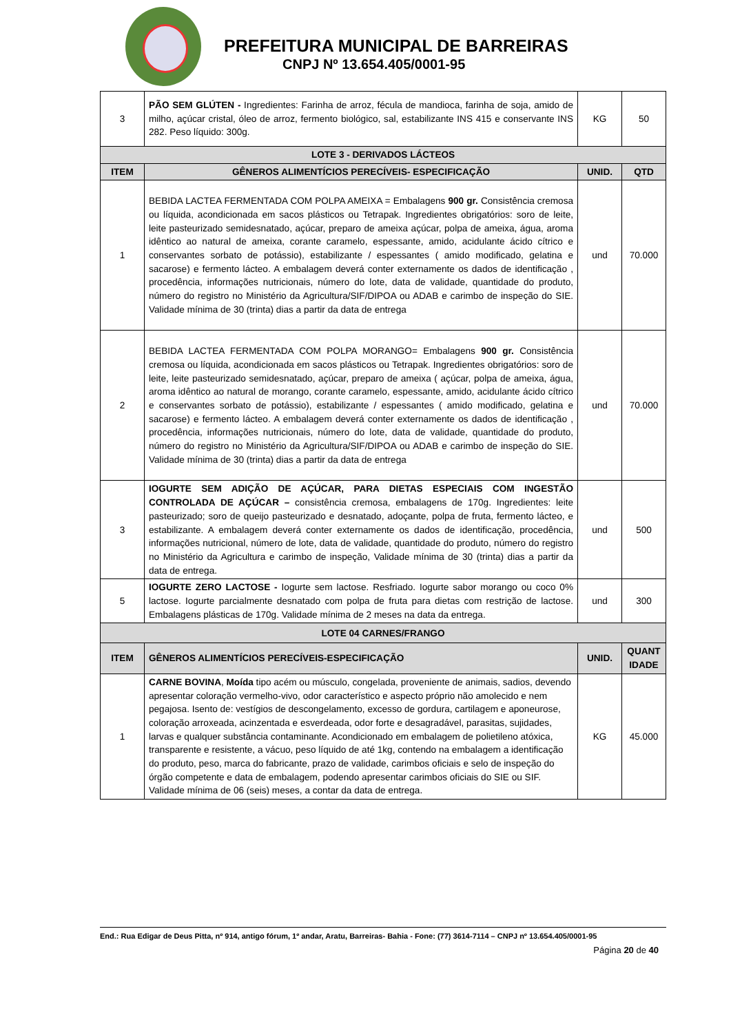PREFEITURA MUNICIPAL DE BARREIRAS
CNPJ Nº 13.654.405/0001-95
| 3 | PÃO SEM GLÚTEN - Ingredientes: Farinha de arroz, fécula de mandioca, farinha de soja, amido de milho, açúcar cristal, óleo de arroz, fermento biológico, sal, estabilizante INS 415 e conservante INS 282. Peso líquido: 300g. | KG | 50 |
| LOTE 3 - DERIVADOS LÁCTEOS | | | |
| ITEM | GÊNEROS ALIMENTÍCIOS PERECÍVEIS- ESPECIFICAÇÃO | UNID. | QTD |
| 1 | BEBIDA LACTEA FERMENTADA COM POLPA AMEIXA = Embalagens 900 gr. Consistência cremosa ou líquida, acondicionada em sacos plásticos ou Tetrapak. Ingredientes obrigatórios: soro de leite, leite pasteurizado semidesnatado, açúcar, preparo de ameixa açúcar, polpa de ameixa, água, aroma idêntico ao natural de ameixa, corante caramelo, espessante, amido, acidulante ácido cítrico e conservantes sorbato de potássio), estabilizante / espessantes ( amido modificado, gelatina e sacarose) e fermento lácteo. A embalagem deverá conter externamente os dados de identificação , procedência, informações nutricionais, número do lote, data de validade, quantidade do produto, número do registro no Ministério da Agricultura/SIF/DIPOA ou ADAB e carimbo de inspeção do SIE. Validade mínima de 30 (trinta) dias a partir da data de entrega | und | 70.000 |
| 2 | BEBIDA LACTEA FERMENTADA COM POLPA MORANGO= Embalagens 900 gr. Consistência cremosa ou líquida, acondicionada em sacos plásticos ou Tetrapak. Ingredientes obrigatórios: soro de leite, leite pasteurizado semidesnatado, açúcar, preparo de ameixa ( açúcar, polpa de ameixa, água, aroma idêntico ao natural de morango, corante caramelo, espessante, amido, acidulante ácido cítrico e conservantes sorbato de potássio), estabilizante / espessantes ( amido modificado, gelatina e sacarose) e fermento lácteo. A embalagem deverá conter externamente os dados de identificação , procedência, informações nutricionais, número do lote, data de validade, quantidade do produto, número do registro no Ministério da Agricultura/SIF/DIPOA ou ADAB e carimbo de inspeção do SIE. Validade mínima de 30 (trinta) dias a partir da data de entrega | und | 70.000 |
| 3 | IOGURTE SEM ADIÇÃO DE AÇÚCAR, PARA DIETAS ESPECIAIS COM INGESTÃO CONTROLADA DE AÇÚCAR – consistência cremosa, embalagens de 170g. Ingredientes: leite pasteurizado; soro de queijo pasteurizado e desnatado, adoçante, polpa de fruta, fermento lácteo, e estabilizante. A embalagem deverá conter externamente os dados de identificação, procedência, informações nutricional, número de lote, data de validade, quantidade do produto, número do registro no Ministério da Agricultura e carimbo de inspeção, Validade mínima de 30 (trinta) dias a partir da data de entrega. | und | 500 |
| 5 | IOGURTE ZERO LACTOSE - Iogurte sem lactose. Resfriado. Iogurte sabor morango ou coco 0% lactose. Iogurte parcialmente desnatado com polpa de fruta para dietas com restrição de lactose. Embalagens plásticas de 170g. Validade mínima de 2 meses na data da entrega. | und | 300 |
| LOTE 04 CARNES/FRANGO | | | |
| ITEM | GÊNEROS ALIMENTÍCIOS PERECÍVEIS-ESPECIFICAÇÃO | UNID. | QUANT IDADE |
| 1 | CARNE BOVINA , Moída tipo acém ou músculo, congelada, proveniente de animais, sadios, devendo apresentar coloração vermelho-vivo, odor característico e aspecto próprio não amolecido e nem pegajosa. Isento de: vestígios de descongelamento, excesso de gordura, cartilagem e aponeurose, coloração arroxeada, acinzentada e esverdeada, odor forte e desagradável, parasitas, sujidades, larvas e qualquer substância contaminante. Acondicionado em embalagem de polietileno atóxica, transparente e resistente, a vácuo, peso líquido de até 1kg, contendo na embalagem a identificação do produto, peso, marca do fabricante, prazo de validade, carimbos oficiais e selo de inspeção do órgão competente e data de embalagem, podendo apresentar carimbos oficiais do SIE ou SIF. Validade mínima de 06 (seis) meses, a contar da data de entrega. | KG | 45.000 |
End.: Rua Edigar de Deus Pitta, nº 914, antigo fórum, 1º andar, Aratu, Barreiras- Bahia - Fone: (77) 3614-7114 – CNPJ nº 13.654.405/0001-95
Página 20 de 40